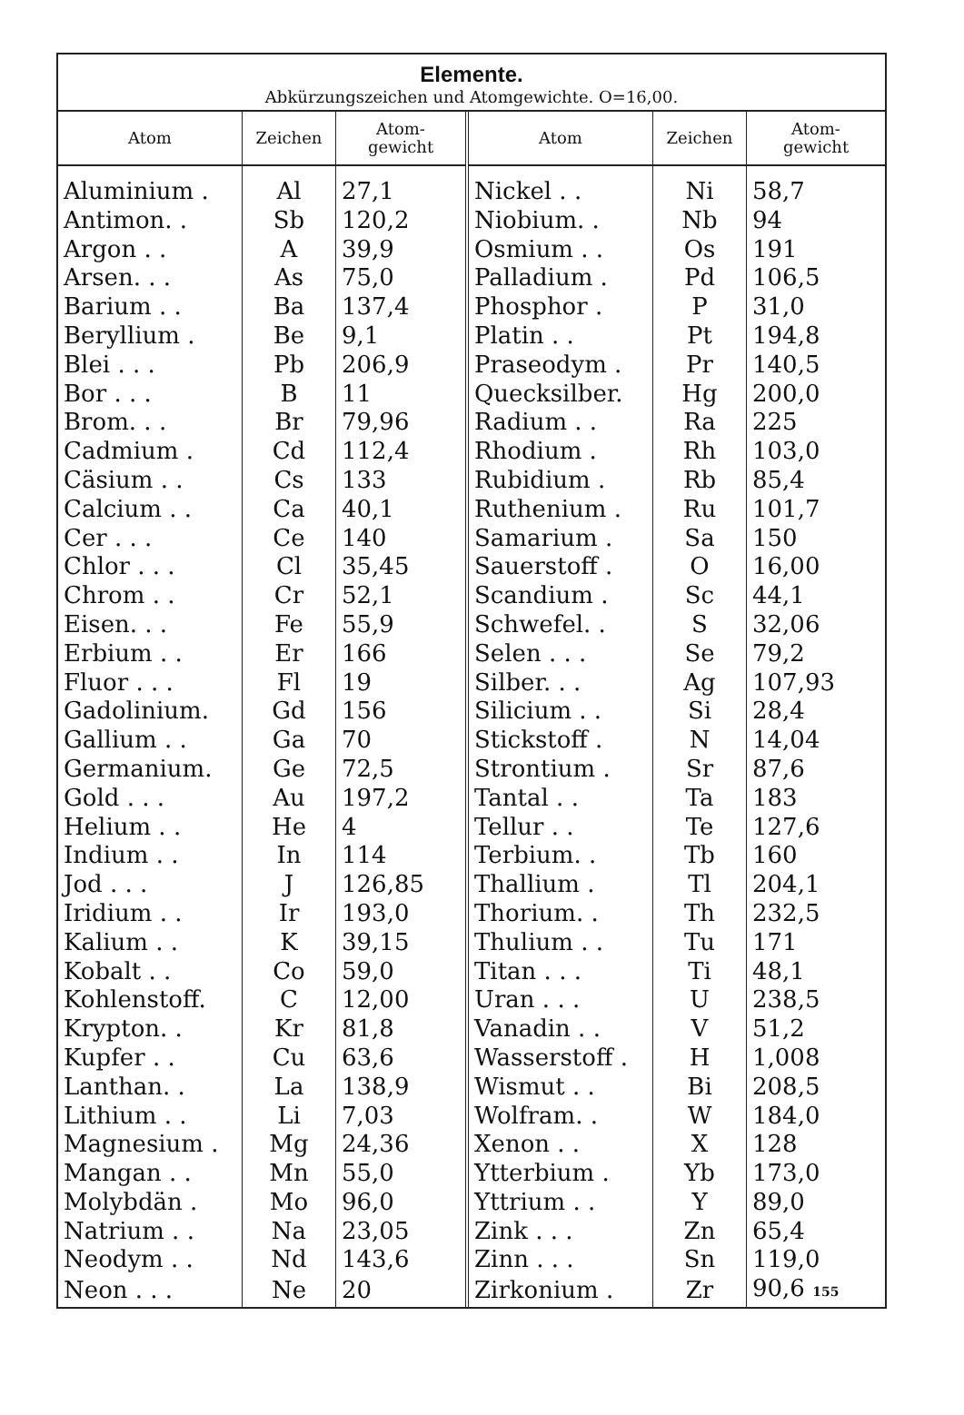Elemente.
Abkürzungszeichen und Atomgewichte. O=16,00.
| Atom | Zeichen | Atom- gewicht | Atom | Zeichen | Atom- gewicht |
| --- | --- | --- | --- | --- | --- |
| Aluminium . | Al | 27,1 | Nickel . . | Ni | 58,7 |
| Antimon. . | Sb | 120,2 | Niobium. . | Nb | 94 |
| Argon . . | A | 39,9 | Osmium . . | Os | 191 |
| Arsen. . . | As | 75,0 | Palladium . | Pd | 106,5 |
| Barium . . | Ba | 137,4 | Phosphor . | P | 31,0 |
| Beryllium . | Be | 9,1 | Platin . . | Pt | 194,8 |
| Blei . . . | Pb | 206,9 | Praseodym . | Pr | 140,5 |
| Bor . . . | B | 11 | Quecksilber. | Hg | 200,0 |
| Brom. . . | Br | 79,96 | Radium . . | Ra | 225 |
| Cadmium . | Cd | 112,4 | Rhodium . | Rh | 103,0 |
| Cäsium . . | Cs | 133 | Rubidium . | Rb | 85,4 |
| Calcium . . | Ca | 40,1 | Ruthenium . | Ru | 101,7 |
| Cer . . . | Ce | 140 | Samarium . | Sa | 150 |
| Chlor . . . | Cl | 35,45 | Sauerstoff . | O | 16,00 |
| Chrom . . | Cr | 52,1 | Scandium . | Sc | 44,1 |
| Eisen. . . | Fe | 55,9 | Schwefel. . | S | 32,06 |
| Erbium . . | Er | 166 | Selen . . . | Se | 79,2 |
| Fluor . . . | Fl | 19 | Silber. . . | Ag | 107,93 |
| Gadolinium. | Gd | 156 | Silicium . . | Si | 28,4 |
| Gallium . . | Ga | 70 | Stickstoff . | N | 14,04 |
| Germanium. | Ge | 72,5 | Strontium . | Sr | 87,6 |
| Gold . . . | Au | 197,2 | Tantal . . | Ta | 183 |
| Helium . . | He | 4 | Tellur . . | Te | 127,6 |
| Indium . . | In | 114 | Terbium. . | Tb | 160 |
| Jod . . . | J | 126,85 | Thallium . | Tl | 204,1 |
| Iridium . . | Ir | 193,0 | Thorium. . | Th | 232,5 |
| Kalium . . | K | 39,15 | Thulium . . | Tu | 171 |
| Kobalt . . | Co | 59,0 | Titan . . . | Ti | 48,1 |
| Kohlenstoff. | C | 12,00 | Uran . . . | U | 238,5 |
| Krypton. . | Kr | 81,8 | Vanadin . . | V | 51,2 |
| Kupfer . . | Cu | 63,6 | Wasserstoff . | H | 1,008 |
| Lanthan. . | La | 138,9 | Wismut . . | Bi | 208,5 |
| Lithium . . | Li | 7,03 | Wolfram. . | W | 184,0 |
| Magnesium . | Mg | 24,36 | Xenon . . | X | 128 |
| Mangan . . | Mn | 55,0 | Ytterbium . | Yb | 173,0 |
| Molybdän . | Mo | 96,0 | Yttrium . . | Y | 89,0 |
| Natrium . . | Na | 23,05 | Zink . . . | Zn | 65,4 |
| Neodym . . | Nd | 143,6 | Zinn . . . | Sn | 119,0 |
| Neon . . . | Ne | 20 | Zirkonium . | Zr | 90,6 155 |